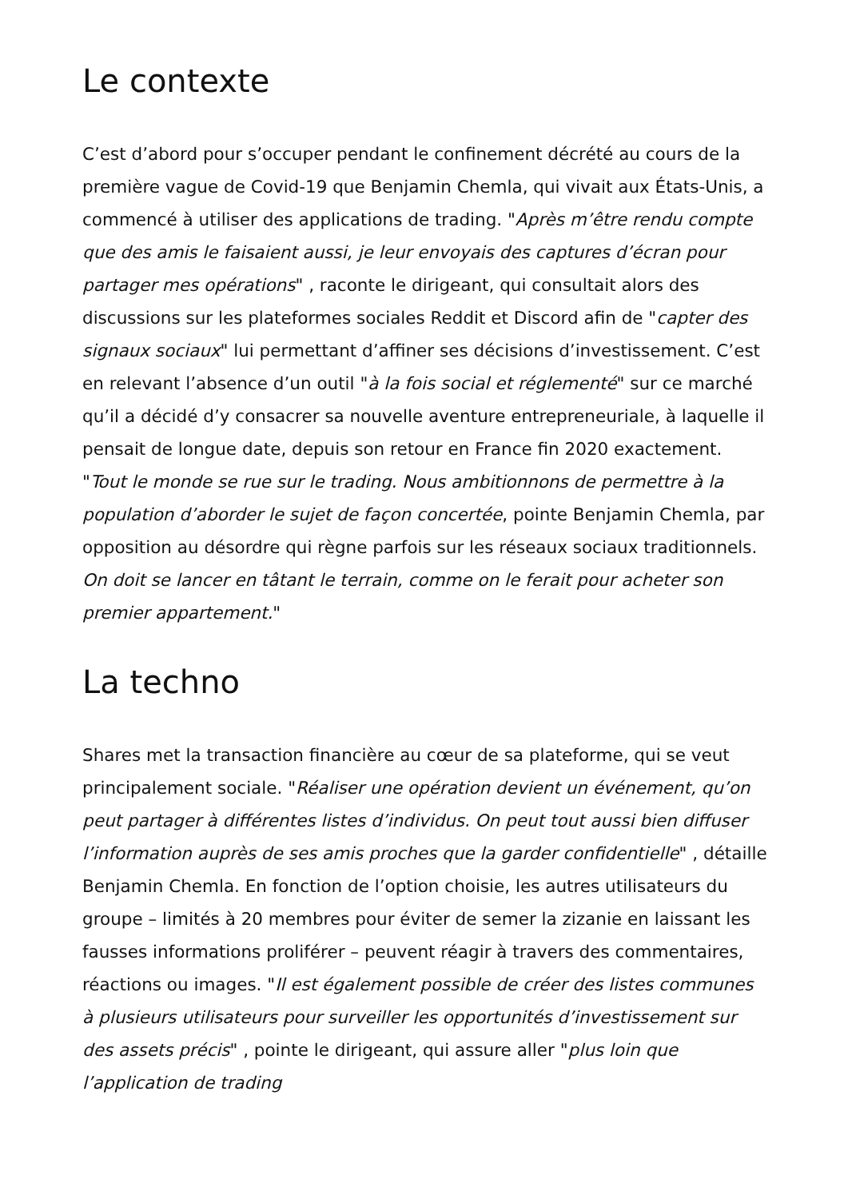Le contexte
C’est d’abord pour s’occuper pendant le confinement décrété au cours de la première vague de Covid-19 que Benjamin Chemla, qui vivait aux États-Unis, a commencé à utiliser des applications de trading. "Après m’être rendu compte que des amis le faisaient aussi, je leur envoyais des captures d’écran pour partager mes opérations" , raconte le dirigeant, qui consultait alors des discussions sur les plateformes sociales Reddit et Discord afin de "capter des signaux sociaux" lui permettant d’affiner ses décisions d’investissement. C’est en relevant l’absence d’un outil "à la fois social et réglementé" sur ce marché qu’il a décidé d’y consacrer sa nouvelle aventure entrepreneuriale, à laquelle il pensait de longue date, depuis son retour en France fin 2020 exactement. "Tout le monde se rue sur le trading. Nous ambitionnons de permettre à la population d’aborder le sujet de façon concertée, pointe Benjamin Chemla, par opposition au désordre qui règne parfois sur les réseaux sociaux traditionnels. On doit se lancer en tâtant le terrain, comme on le ferait pour acheter son premier appartement."
La techno
Shares met la transaction financière au cœur de sa plateforme, qui se veut principalement sociale. "Réaliser une opération devient un événement, qu’on peut partager à différentes listes d’individus. On peut tout aussi bien diffuser l’information auprès de ses amis proches que la garder confidentielle" , détaille Benjamin Chemla. En fonction de l’option choisie, les autres utilisateurs du groupe – limités à 20 membres pour éviter de semer la zizanie en laissant les fausses informations proliférer – peuvent réagir à travers des commentaires, réactions ou images. "Il est également possible de créer des listes communes à plusieurs utilisateurs pour surveiller les opportunités d’investissement sur des assets précis" , pointe le dirigeant, qui assure aller "plus loin que l’application de trading